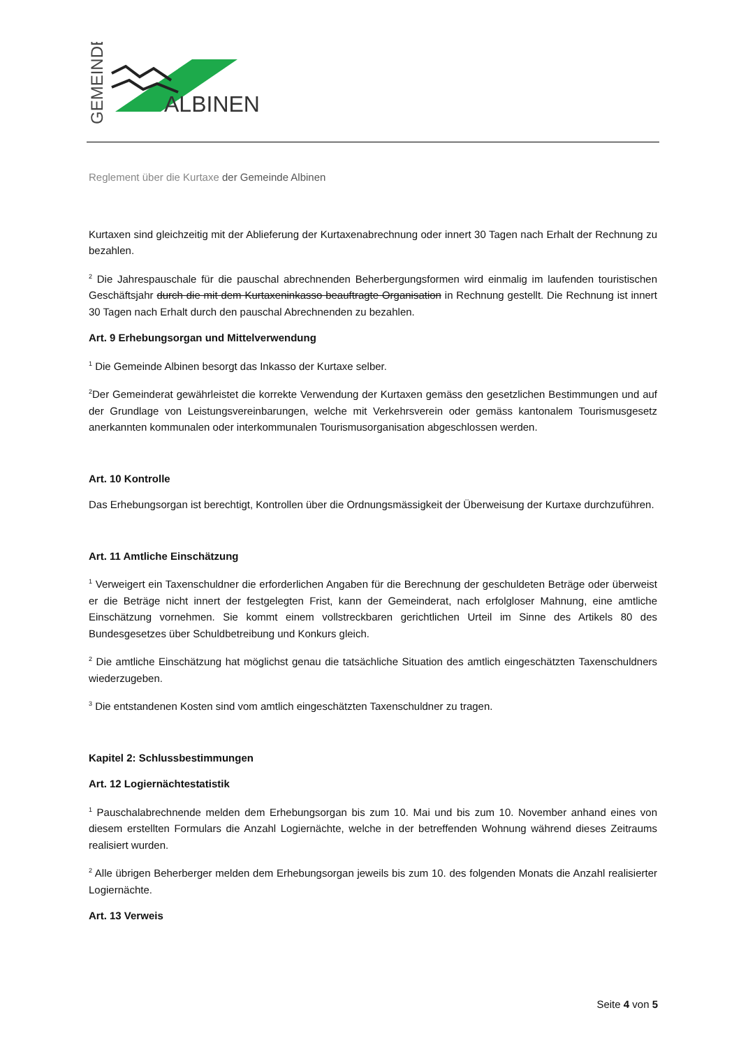GEMEINDE
ALBINEN
Reglement über die Kurtaxe der Gemeinde Albinen
Kurtaxen sind gleichzeitig mit der Ablieferung der Kurtaxenabrechnung oder innert 30 Tagen nach Erhalt der Rechnung zu bezahlen.
<sup>2</sup> Die Jahrespauschale für die pauschal abrechnenden Beherbergungsformen wird einmalig im laufenden touristischen Geschäftsjahr durch die mit dem Kurtaxeninkasso beauftragte Organisation in Rechnung gestellt. Die Rechnung ist innert 30 Tagen nach Erhalt durch den pauschal Abrechnenden zu bezahlen.
Art. 9 Erhebungsorgan und Mittelverwendung
<sup>1</sup> Die Gemeinde Albinen besorgt das Inkasso der Kurtaxe selber.
<sup>2</sup> Der Gemeinderat gewährleistet die korrekte Verwendung der Kurtaxen gemäss den gesetzlichen Bestimmungen und auf der Grundlage von Leistungsvereinbarungen, welche mit Verkehrsverein oder gemäss kantonalem Tourismusgesetz anerkannten kommunalen oder interkommunalen Tourismusorganisation abgeschlossen werden.
Art. 10 Kontrolle
Das Erhebungsorgan ist berechtigt, Kontrollen über die Ordnungsmässigkeit der Überweisung der Kurtaxe durchzuführen.
Art. 11 Amtliche Einschätzung
<sup>1</sup> Verweigert ein Taxenschuldner die erforderlichen Angaben für die Berechnung der geschuldeten Beträge oder überweist er die Beträge nicht innert der festgelegten Frist, kann der Gemeinderat, nach erfolgloser Mahnung, eine amtliche Einschätzung vornehmen. Sie kommt einem vollstreckbaren gerichtlichen Urteil im Sinne des Artikels 80 des Bundesgesetzes über Schuldbetreibung und Konkurs gleich.
<sup>2</sup> Die amtliche Einschätzung hat möglichst genau die tatsächliche Situation des amtlich eingeschätzten Taxenschuldners wiederzugeben.
<sup>3</sup> Die entstandenen Kosten sind vom amtlich eingeschätzten Taxenschuldner zu tragen.
Kapitel 2: Schlussbestimmungen
Art. 12 Logiernächtestatistik
<sup>1</sup> Pauschalabrechnende melden dem Erhebungsorgan bis zum 10. Mai und bis zum 10. November anhand eines von diesem erstellten Formulars die Anzahl Logiernächte, welche in der betreffenden Wohnung während dieses Zeitraums realisiert wurden.
<sup>2</sup> Alle übrigen Beherberger melden dem Erhebungsorgan jeweils bis zum 10. des folgenden Monats die Anzahl realisierter Logiernächte.
Art. 13 Verweis
Seite 4 von 5